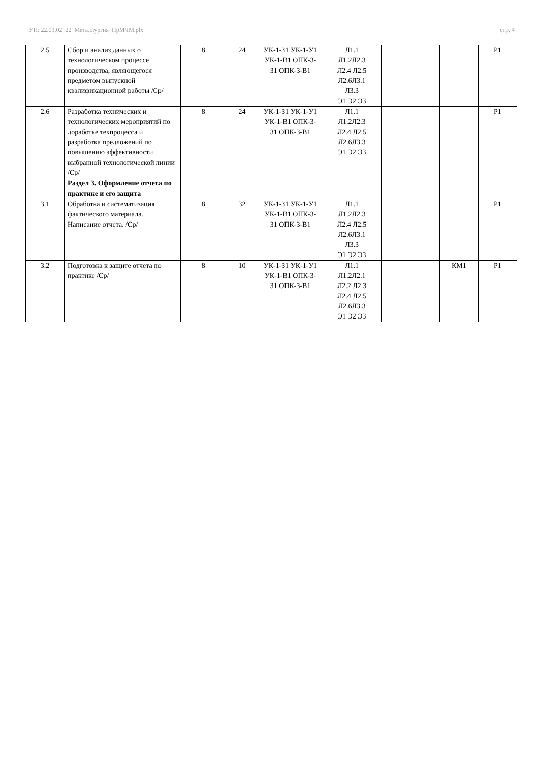УП: 22.03.02_22_Металлургия_ПрМЧМ.plx стр. 4
| 2.5 | Сбор и анализ данных о технологическом процессе производства, являющегося предметом выпускной квалификационной работы /Ср/ | 8 | 24 | УК-1-З1 УК-1-У1 УК-1-В1 ОПК-3-З1 ОПК-3-В1 | Л1.1 Л1.2Л2.3 Л2.4 Л2.5 Л2.6Л3.1 Л3.3 Э1 Э2 Э3 | | | Р1 |
| 2.6 | Разработка технических и технологических мероприятий по доработке техпроцесса и разработка предложений по повышению эффективности выбранной технологической линии /Ср/ | 8 | 24 | УК-1-З1 УК-1-У1 УК-1-В1 ОПК-3-З1 ОПК-3-В1 | Л1.1 Л1.2Л2.3 Л2.4 Л2.5 Л2.6Л3.3 Э1 Э2 Э3 | | | Р1 |
| | Раздел 3. Оформление отчета по практике и его защита | | | | | | | |
| 3.1 | Обработка и систематизация фактического материала. Написание отчета. /Ср/ | 8 | 32 | УК-1-З1 УК-1-У1 УК-1-В1 ОПК-3-З1 ОПК-3-В1 | Л1.1 Л1.2Л2.3 Л2.4 Л2.5 Л2.6Л3.1 Л3.3 Э1 Э2 Э3 | | | Р1 |
| 3.2 | Подготовка к защите отчета по практике /Ср/ | 8 | 10 | УК-1-З1 УК-1-У1 УК-1-В1 ОПК-3-З1 ОПК-3-В1 | Л1.1 Л1.2Л2.1 Л2.2 Л2.3 Л2.4 Л2.5 Л2.6Л3.3 Э1 Э2 Э3 | | КМ1 | Р1 |